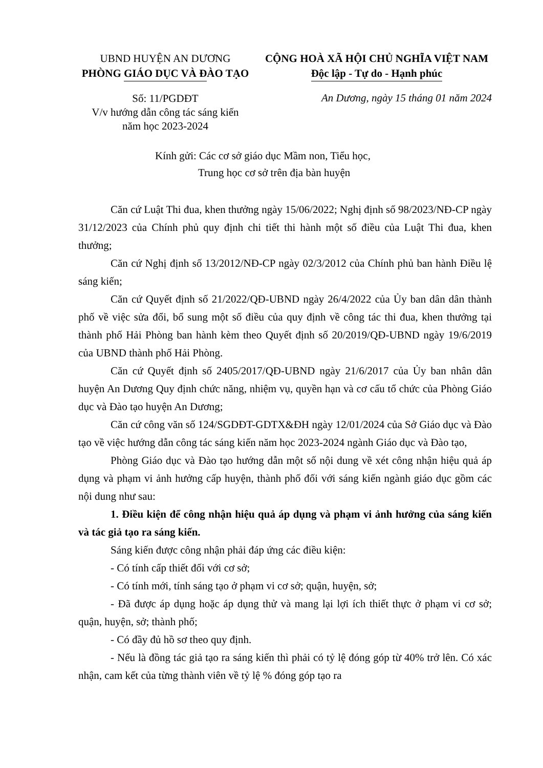UBND HUYỆN AN DƯƠNG
PHÒNG GIÁO DỤC VÀ ĐÀO TẠO
CỘNG HOÀ XÃ HỘI CHỦ NGHĨA VIỆT NAM
Độc lập - Tự do - Hạnh phúc
Số: 11/PGDĐT
V/v hướng dẫn công tác sáng kiến
năm học 2023-2024
An Dương, ngày 15 tháng 01 năm 2024
Kính gửi: Các cơ sở giáo dục Mầm non, Tiểu học,
Trung học cơ sở trên địa bàn huyện
Căn cứ Luật Thi đua, khen thưởng ngày 15/06/2022; Nghị định số 98/2023/NĐ-CP ngày 31/12/2023 của Chính phủ quy định chi tiết thi hành một số điều của Luật Thi đua, khen thưởng;
Căn cứ Nghị định số 13/2012/NĐ-CP ngày 02/3/2012 của Chính phủ ban hành Điều lệ sáng kiến;
Căn cứ Quyết định số 21/2022/QĐ-UBND ngày 26/4/2022 của Ủy ban dân dân thành phố về việc sửa đổi, bổ sung một số điều của quy định về công tác thi đua, khen thưởng tại thành phố Hải Phòng ban hành kèm theo Quyết định số 20/2019/QĐ-UBND ngày 19/6/2019 của UBND thành phố Hải Phòng.
Căn cứ Quyết định số 2405/2017/QĐ-UBND ngày 21/6/2017 của Ủy ban nhân dân huyện An Dương Quy định chức năng, nhiệm vụ, quyền hạn và cơ cấu tổ chức của Phòng Giáo dục và Đào tạo huyện An Dương;
Căn cứ công văn số 124/SGDĐT-GDTX&ĐH ngày 12/01/2024 của Sở Giáo dục và Đào tạo về việc hướng dẫn công tác sáng kiến năm học 2023-2024 ngành Giáo dục và Đào tạo,
Phòng Giáo dục và Đào tạo hướng dẫn một số nội dung về xét công nhận hiệu quả áp dụng và phạm vi ảnh hưởng cấp huyện, thành phố đối với sáng kiến ngành giáo dục gồm các nội dung như sau:
1. Điều kiện để công nhận hiệu quả áp dụng và phạm vi ảnh hưởng của sáng kiến và tác giả tạo ra sáng kiến.
Sáng kiến được công nhận phải đáp ứng các điều kiện:
- Có tính cấp thiết đối với cơ sở;
- Có tính mới, tính sáng tạo ở phạm vi cơ sở; quận, huyện, sở;
- Đã được áp dụng hoặc áp dụng thử và mang lại lợi ích thiết thực ở phạm vi cơ sở; quận, huyện, sở; thành phố;
- Có đầy đủ hồ sơ theo quy định.
- Nếu là đồng tác giả tạo ra sáng kiến thì phải có tỷ lệ đóng góp từ 40% trở lên. Có xác nhận, cam kết của từng thành viên về tỷ lệ % đóng góp tạo ra